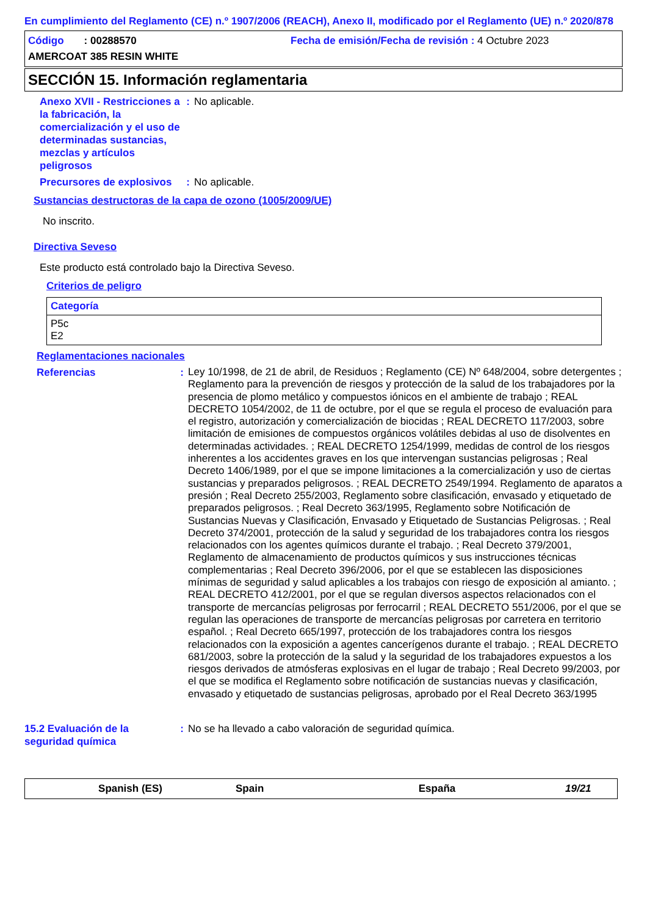En cumplimiento del Reglamento (CE) n.º 1907/2006 (REACH), Anexo II, modificado por el Reglamento (UE) n.º 2020/878
Código : 00288570 Fecha de emisión/Fecha de revisión : 4 Octubre 2023
AMERCOAT 385 RESIN WHITE
SECCIÓN 15. Información reglamentaria
Anexo XVII - Restricciones a la fabricación, la comercialización y el uso de determinadas sustancias, mezclas y artículos peligrosos
: No aplicable.
Precursores de explosivos
: No aplicable.
Sustancias destructoras de la capa de ozono (1005/2009/UE)
No inscrito.
Directiva Seveso
Este producto está controlado bajo la Directiva Seveso.
Criterios de peligro
| Categoría |
| P5c E2 |
Reglamentaciones nacionales
Referencias :
Ley 10/1998, de 21 de abril, de Residuos ; Reglamento (CE) Nº 648/2004, sobre detergentes ; Reglamento para la prevención de riesgos y protección de la salud de los trabajadores por la presencia de plomo metálico y compuestos iónicos en el ambiente de trabajo ; REAL DECRETO 1054/2002, de 11 de octubre, por el que se regula el proceso de evaluación para el registro, autorización y comercialización de biocidas ; REAL DECRETO 117/2003, sobre limitación de emisiones de compuestos orgánicos volátiles debidas al uso de disolventes en determinadas actividades. ; REAL DECRETO 1254/1999, medidas de control de los riesgos inherentes a los accidentes graves en los que intervengan sustancias peligrosas ; Real Decreto 1406/1989, por el que se impone limitaciones a la comercialización y uso de ciertas sustancias y preparados peligrosos. ; REAL DECRETO 2549/1994. Reglamento de aparatos a presión ; Real Decreto 255/2003, Reglamento sobre clasificación, envasado y etiquetado de preparados peligrosos. ; Real Decreto 363/1995, Reglamento sobre Notificación de Sustancias Nuevas y Clasificación, Envasado y Etiquetado de Sustancias Peligrosas. ; Real Decreto 374/2001, protección de la salud y seguridad de los trabajadores contra los riesgos relacionados con los agentes químicos durante el trabajo. ; Real Decreto 379/2001, Reglamento de almacenamiento de productos químicos y sus instrucciones técnicas complementarias ; Real Decreto 396/2006, por el que se establecen las disposiciones mínimas de seguridad y salud aplicables a los trabajos con riesgo de exposición al amianto. ; REAL DECRETO 412/2001, por el que se regulan diversos aspectos relacionados con el transporte de mercancías peligrosas por ferrocarril ; REAL DECRETO 551/2006, por el que se regulan las operaciones de transporte de mercancías peligrosas por carretera en territorio español. ; Real Decreto 665/1997, protección de los trabajadores contra los riesgos relacionados con la exposición a agentes cancerígenos durante el trabajo. ; REAL DECRETO 681/2003, sobre la protección de la salud y la seguridad de los trabajadores expuestos a los riesgos derivados de atmósferas explosivas en el lugar de trabajo ; Real Decreto 99/2003, por el que se modifica el Reglamento sobre notificación de sustancias nuevas y clasificación, envasado y etiquetado de sustancias peligrosas, aprobado por el Real Decreto 363/1995
15.2 Evaluación de la seguridad química
: No se ha llevado a cabo valoración de seguridad química.
Spanish (ES) Spain España 19/21